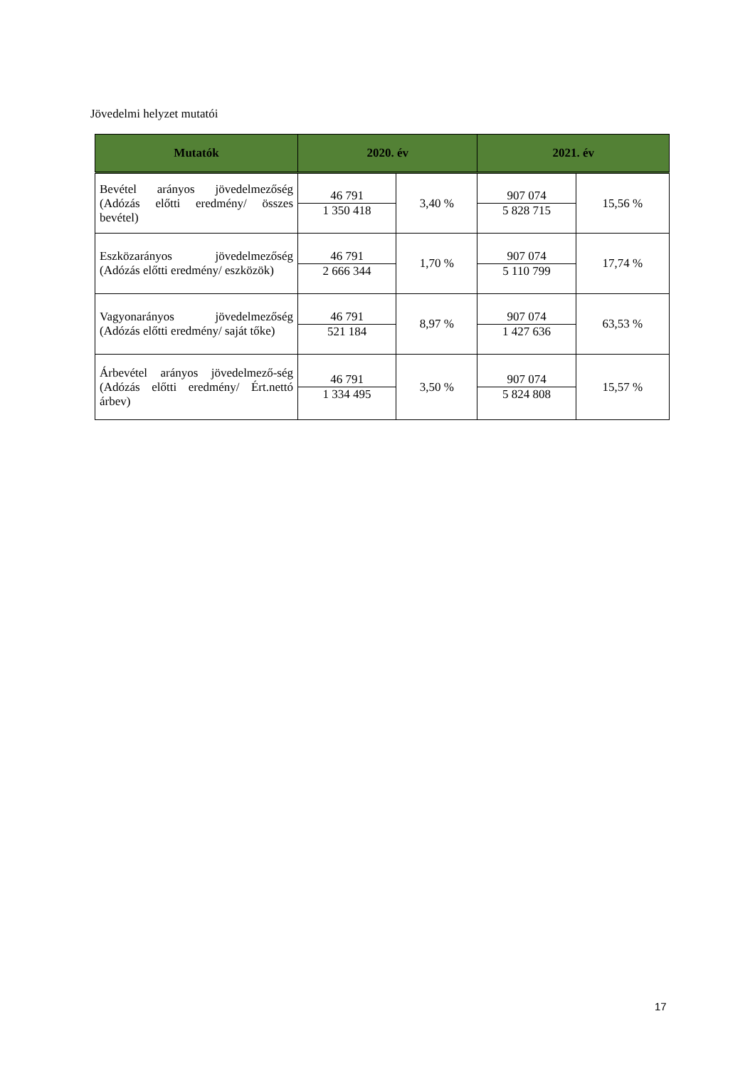Jövedelmi helyzet mutatói
| Mutatók | 2020. év | | 2021. év | |
| --- | --- | --- | --- | --- |
| Bevétel arányos jövedelmezőség (Adózás előtti eredmény/ összes bevétel) | 46 791 1 350 418 | 3,40 % | 907 074 5 828 715 | 15,56 % |
| Eszközarányos jövedelmezőség (Adózás előtti eredmény/ eszközök) | 46 791 2 666 344 | 1,70 % | 907 074 5 110 799 | 17,74 % |
| Vagyonarányos jövedelmezőség (Adózás előtti eredmény/ saját tőke) | 46 791 521 184 | 8,97 % | 907 074 1 427 636 | 63,53 % |
| Árbevétel arányos jövedelmező-ség (Adózás előtti eredmény/ Ért.nettó árbev) | 46 791 1 334 495 | 3,50 % | 907 074 5 824 808 | 15,57 % |
17